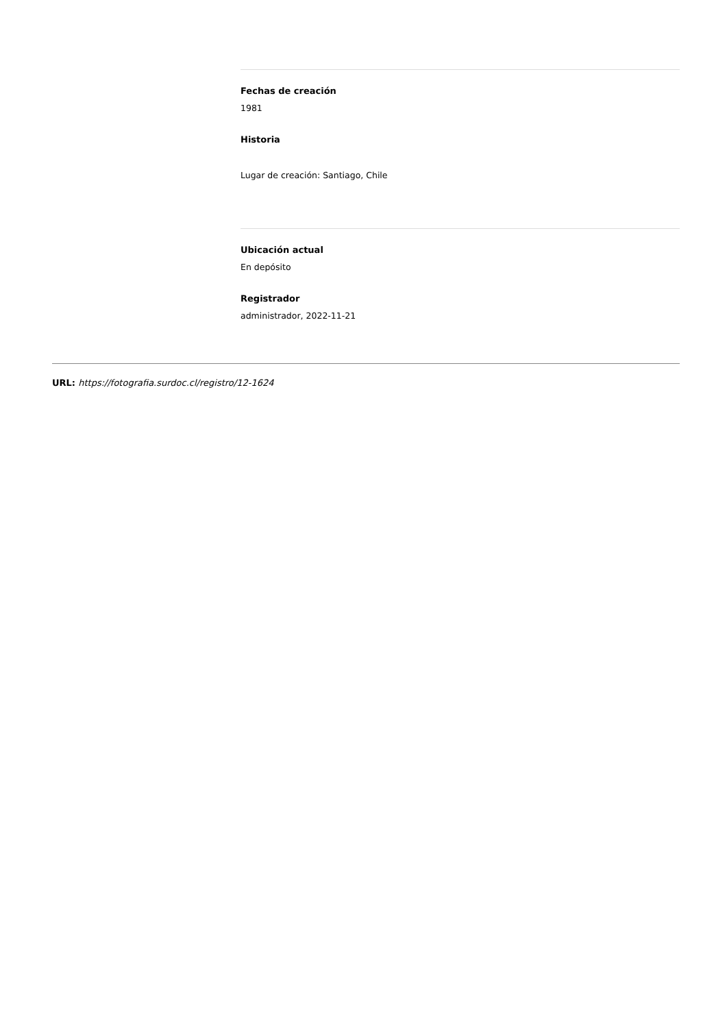Fechas de creación
1981
Historia
Lugar de creación: Santiago, Chile
Ubicación actual
En depósito
Registrador
administrador, 2022-11-21
URL: https://fotografia.surdoc.cl/registro/12-1624